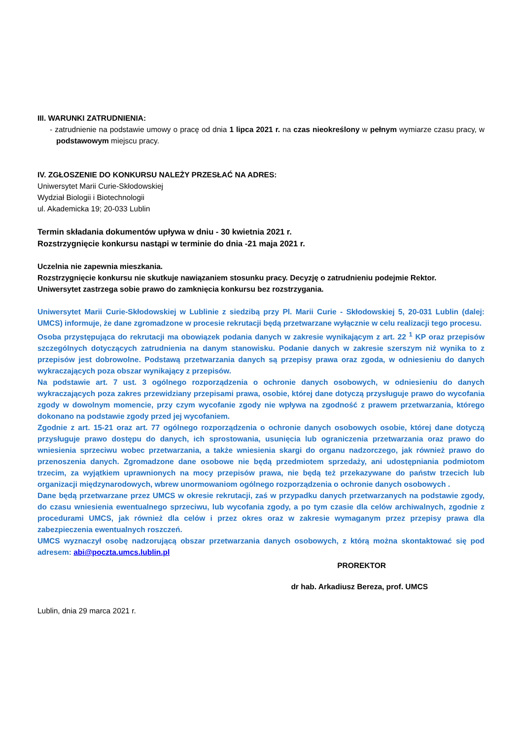III. WARUNKI ZATRUDNIENIA:
- zatrudnienie na podstawie umowy o pracę od dnia 1 lipca 2021 r. na czas nieokreślony w pełnym wymiarze czasu pracy, w podstawowym miejscu pracy.
IV. ZGŁOSZENIE DO KONKURSU NALEŻY PRZESŁAĆ NA ADRES:
Uniwersytet Marii Curie-Skłodowskiej
Wydział Biologii i Biotechnologii
ul. Akademicka 19; 20-033 Lublin
Termin składania dokumentów upływa w dniu - 30 kwietnia 2021 r.
Rozstrzygnięcie konkursu nastąpi w terminie do dnia -21 maja 2021 r.
Uczelnia nie zapewnia mieszkania.
Rozstrzygnięcie konkursu nie skutkuje nawiązaniem stosunku pracy. Decyzję o zatrudnieniu podejmie Rektor.
Uniwersytet zastrzega sobie prawo do zamknięcia konkursu bez rozstrzygania.
Uniwersytet Marii Curie-Skłodowskiej w Lublinie z siedzibą przy Pl. Marii Curie - Skłodowskiej 5, 20-031 Lublin (dalej: UMCS) informuje, że dane zgromadzone w procesie rekrutacji będą przetwarzane wyłącznie w celu realizacji tego procesu.
Osoba przystępująca do rekrutacji ma obowiązek podania danych w zakresie wynikającym z art. 22 <sup>1</sup> KP oraz przepisów szczególnych dotyczących zatrudnienia na danym stanowisku. Podanie danych w zakresie szerszym niż wynika to z przepisów jest dobrowolne. Podstawą przetwarzania danych są przepisy prawa oraz zgoda, w odniesieniu do danych wykraczających poza obszar wynikający z przepisów.
Na podstawie art. 7 ust. 3 ogólnego rozporządzenia o ochronie danych osobowych, w odniesieniu do danych wykraczających poza zakres przewidziany przepisami prawa, osobie, której dane dotyczą przysługuje prawo do wycofania zgody w dowolnym momencie, przy czym wycofanie zgody nie wpływa na zgodność z prawem przetwarzania, którego dokonano na podstawie zgody przed jej wycofaniem.
Zgodnie z art. 15-21 oraz art. 77 ogólnego rozporządzenia o ochronie danych osobowych osobie, której dane dotyczą przysługuje prawo dostępu do danych, ich sprostowania, usunięcia lub ograniczenia przetwarzania oraz prawo do wniesienia sprzeciwu wobec przetwarzania, a także wniesienia skargi do organu nadzorczego, jak również prawo do przenoszenia danych. Zgromadzone dane osobowe nie będą przedmiotem sprzedaży, ani udostępniania podmiotom trzecim, za wyjątkiem uprawnionych na mocy przepisów prawa, nie będą też przekazywane do państw trzecich lub organizacji międzynarodowych, wbrew unormowaniom ogólnego rozporządzenia o ochronie danych osobowych .
Dane będą przetwarzane przez UMCS w okresie rekrutacji, zaś w przypadku danych przetwarzanych na podstawie zgody, do czasu wniesienia ewentualnego sprzeciwu, lub wycofania zgody, a po tym czasie dla celów archiwalnych, zgodnie z procedurami UMCS, jak również dla celów i przez okres oraz w zakresie wymaganym przez przepisy prawa dla zabezpieczenia ewentualnych roszczeń.
UMCS wyznaczył osobę nadzorującą obszar przetwarzania danych osobowych, z którą można skontaktować się pod adresem: abi@poczta.umcs.lublin.pl
PROREKTOR
dr hab. Arkadiusz Bereza, prof. UMCS
Lublin, dnia 29 marca 2021 r.